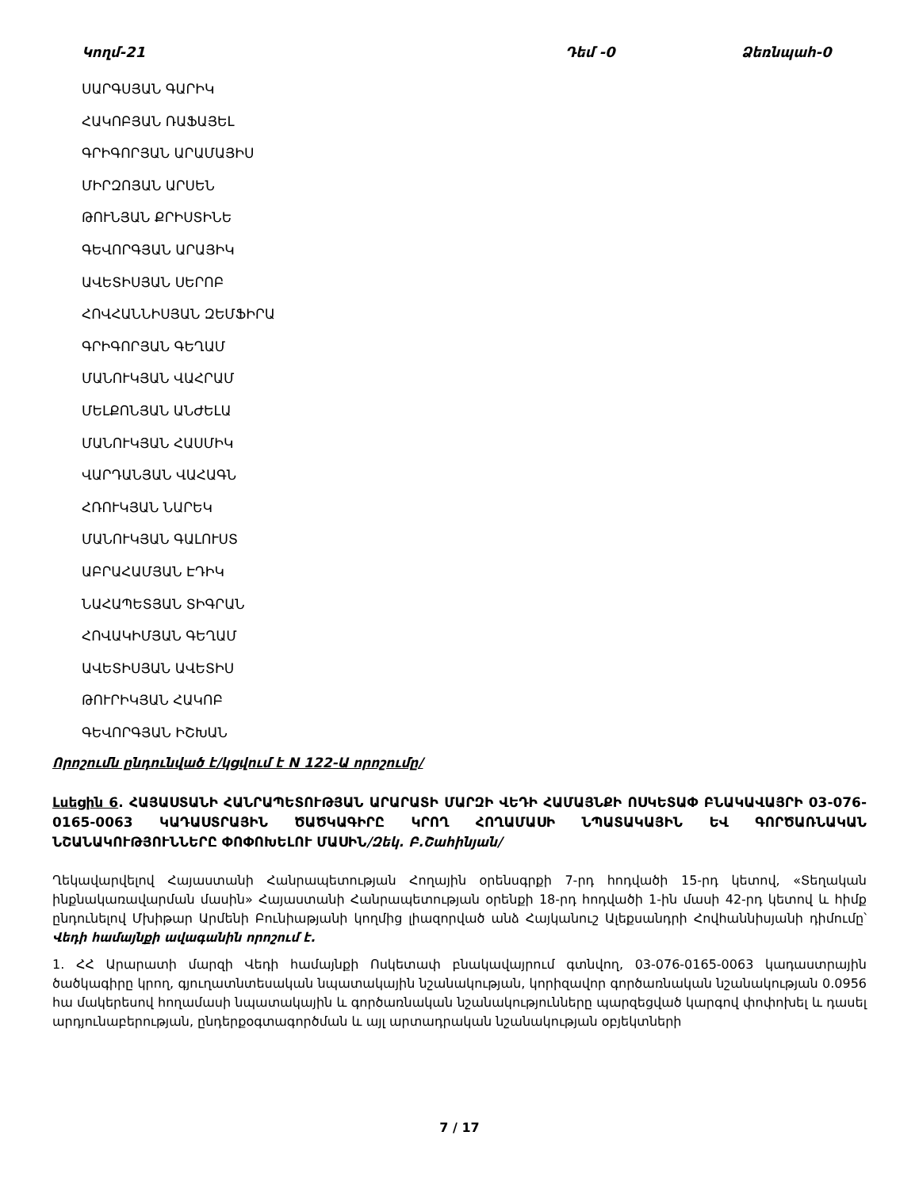Կողմ-21 Դեմ -0 Ձեռնպահ-0
ՍԱՐԳՍՅԱՆ ԳԱՐԻԿ
ՀԱԿՈԲՅԱՆ ՌԱՖԱՅԵԼ
ԳՐԻԳՈՐՅԱՆ ԱՐԱՄԱՅԻՍ
ՄԻՐԶՈՅԱՆ ԱՐՍԵՆ
ԹՈՒՆՅԱՆ ՔՐԻՍՏԻՆԵ
ԳԵՎՈՐԳՅԱՆ ԱՐԱՅԻԿ
ԱՎԵՏԻՍՅԱՆ ՍԵՐՈԲ
ՀՈՎՀԱՆՆԻՍՅԱՆ ԶԵՄՖԻՐԱ
ԳՐԻԳՈՐՅԱՆ ԳԵՂԱՄ
ՄԱՆՈՒԿՅԱՆ ՎԱՀՐԱՄ
ՄԵԼՔՈՆՅԱՆ ԱՆԺԵԼԱ
ՄԱՆՈՒԿՅԱՆ ՀԱՍՄԻԿ
ՎԱՐԴԱՆՅԱՆ ՎԱՀԱԳՆ
ՀՌՈՒԿՅԱՆ ՆԱՐԵԿ
ՄԱՆՈՒԿՅԱՆ ԳԱԼՈՒՍՏ
ԱԲՐԱՀԱՄՅԱՆ ԷԴԻԿ
ՆԱՀԱՊԵՏՅԱՆ ՏԻԳՐԱՆ
ՀՈՎԱԿԻՄՅԱՆ ԳԵՂԱՄ
ԱՎԵՏԻՍՅԱՆ ԱՎԵՏԻՍ
ԹՈՒՐԻԿՅԱՆ ՀԱԿՈԲ
ԳԵՎՈՐԳՅԱՆ ԻՇԽԱՆ
Որոշումն ընդունված է/կցվում է N 122-Ա որոշումը/
Լսեցին 6. ՀԱՅԱՍՏԱՆԻ ՀԱՆՐԱՊԵՏՈՒԹՅԱՆ ԱՐԱՐԱՏԻ ՄԱՐԶԻ ՎԵԴԻ ՀԱՄԱՅՆՔԻ ՈՍԿԵՏԱՓ ԲՆԱԿԱՎԱՅՐԻ 03-076-0165-0063 ԿԱԴԱՍՏՐԱՅԻՆ ԾԱԾԿԱԳԻՐԸ ԿՐՈՂ ՀՈՂԱՄԱՍԻ ՆՊԱՏԱԿԱՅԻՆ ԵՎ ԳՈՐԾԱՌՆԱԿԱՆ ՆՇԱՆԱԿՈՒԹՅՈՒՆՆԵՐԸ ՓՈՓՈԽԵԼՈՒ ՄԱՍԻՆ/Զեկ. Բ.Շահինյան/
Ղեկավարվելով Հայաստանի Հանրապետության Հողային օրենսգրքի 7-րդ հոդվածի 15-րդ կետով, «Տեղական ինքնակառավարման մասին» Հայաստանի Հանրապետության օրենքի 18-րդ հոդվածի 1-ին մասի 42-րդ կետով և հիմք ընդունելով Մխիթար Արմենի Բունիաթյանի կողմից լիազորված անձ Հայկանուշ Ալեքսանդրի Հովհաննիսյանի դիմումը՝ Վեդի համայնքի ավագանին որոշում է.
1. ՀՀ Արարատի մարզի Վեդի համայնքի Ոսկետափ բնակավայրում գտնվող, 03-076-0165-0063 կադաստրային ծածկագիրը կրող, գյուղատնտեսական նպատակային նշանակության, կորիզավոր գործառնական նշանակության 0.0956 հա մակերեսով հողամասի նպատակային և գործառնական նշանակությունները պարզեցված կարգով փոփոխել և դասել արդյունաբերության, ընդերքօգտագործման և այլ արտադրական նշանակության օբյեկտների
7 / 17